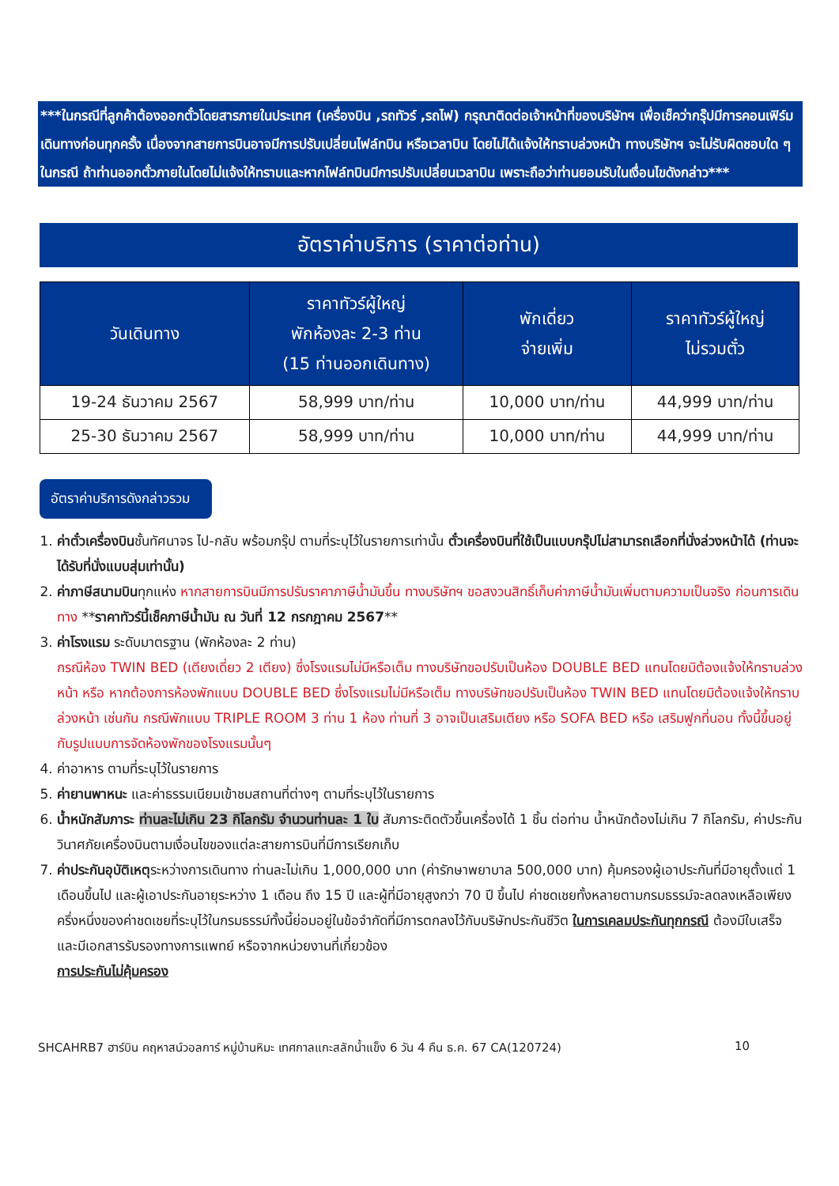***ในกรณีที่ลูกค้าต้องออกตั๋วโดยสารภายในประเทศ (เครื่องบิน ,รถทัวร์ ,รถไฟ) กรุณาติดต่อเจ้าหน้าที่ของบริษัทฯ เพื่อเช็คว่ากรุ๊ปมีการคอนเฟิร์มเดินทางก่อนทุกครั้ง เนื่องจากสายการบินอาจมีการปรับเปลี่ยนไฟล์ทบิน หรือเวลาบิน โดยไม่ได้แจ้งให้ทราบล่วงหน้า ทางบริษัทฯ จะไม่รับผิดชอบใด ๆ ในกรณี ถ้าท่านออกตั๋วภายในโดยไม่แจ้งให้ทราบและหากไฟล์ทบินมีการปรับเปลี่ยนเวลาบิน เพราะถือว่าท่านยอมรับในเงื่อนไขดังกล่าว***
อัตราค่าบริการ (ราคาต่อท่าน)
| วันเดินทาง | ราคาทัวร์ผู้ใหญ่ พักห้องละ 2-3 ท่าน (15 ท่านออกเดินทาง) | พักเดี่ยว จ่ายเพิ่ม | ราคาทัวร์ผู้ใหญ่ ไม่รวมตั๋ว |
| --- | --- | --- | --- |
| 19-24 ธันวาคม 2567 | 58,999 บาท/ท่าน | 10,000 บาท/ท่าน | 44,999 บาท/ท่าน |
| 25-30 ธันวาคม 2567 | 58,999 บาท/ท่าน | 10,000 บาท/ท่าน | 44,999 บาท/ท่าน |
อัตราค่าบริการดังกล่าวรวม
1. ค่าตั๋วเครื่องบินชั้นทัศนาจร ไป-กลับ พร้อมกรุ๊ป ตามที่ระบุไว้ในรายการเท่านั้น ตั๋วเครื่องบินที่ใช้เป็นแบบกรุ๊ปไม่สามารถเลือกที่นั่งล่วงหน้าได้ (ท่านจะได้รับที่นั่งแบบสุ่มเท่านั้น)
2. ค่าภาษีสนามบินทุกแห่ง หากสายการบินมีการปรับราคาภาษีน้ำมันขึ้น ทางบริษัทฯ ขอสงวนสิทธิ์เก็บค่าภาษีน้ำมันเพิ่มตามความเป็นจริง ก่อนการเดินทาง **ราคาทัวร์นี้เช็คภาษีน้ำมัน ณ วันที่ 12 กรกฎาคม 2567**
3. ค่าโรงแรม ระดับมาตรฐาน (พักห้องละ 2 ท่าน)
กรณีห้อง TWIN BED (เตียงเดี่ยว 2 เตียง) ซึ่งโรงแรมไม่มีหรือเต็ม ทางบริษัทขอปรับเป็นห้อง DOUBLE BED แทนโดยมิต้องแจ้งให้ทราบล่วงหน้า หรือ หากต้องการห้องพักแบบ DOUBLE BED ซึ่งโรงแรมไม่มีหรือเต็ม ทางบริษัทขอปรับเป็นห้อง TWIN BED แทนโดยมิต้องแจ้งให้ทราบล่วงหน้า เช่นกัน กรณีพักแบบ TRIPLE ROOM 3 ท่าน 1 ห้อง ท่านที่ 3 อาจเป็นเสริมเตียง หรือ SOFA BED หรือ เสริมฟูกที่นอน ทั้งนี้ขึ้นอยู่กับรูปแบบการจัดห้องพักของโรงแรมนั้นๆ
4. ค่าอาหาร ตามที่ระบุไว้ในรายการ
5. ค่ายานพาหนะ และค่าธรรมเนียมเข้าชมสถานที่ต่างๆ ตามที่ระบุไว้ในรายการ
6. น้ำหนักสัมภาระ ท่านละไม่เกิน 23 กิโลกรัม จำนวนท่านละ 1 ใบ สัมภาระติดตัวขึ้นเครื่องได้ 1 ชิ้น ต่อท่าน น้ำหนักต้องไม่เกิน 7 กิโลกรัม, ค่าประกันวินาศภัยเครื่องบินตามเงื่อนไขของแต่ละสายการบินที่มีการเรียกเก็บ
7. ค่าประกันอุบัติเหตุระหว่างการเดินทาง ท่านละไม่เกิน 1,000,000 บาท (ค่ารักษาพยาบาล 500,000 บาท) คุ้มครองผู้เอาประกันที่มีอายุตั้งแต่ 1 เดือนขึ้นไป และผู้เอาประกันอายุระหว่าง 1 เดือน ถึง 15 ปี และผู้ที่มีอายุสูงกว่า 70 ปี ขึ้นไป ค่าชดเชยทั้งหลายตามกรมธรรม์จะลดลงเหลือเพียงครึ่งหนึ่งของค่าชดเชยที่ระบุไว้ในกรมธรรม์ทั้งนี้ย่อมอยู่ในข้อจำกัดที่มีการตกลงไว้กับบริษัทประกันชีวิต ในการเคลมประกันทุกกรณี ต้องมีใบเสร็จ และมีเอกสารรับรองทางการแพทย์ หรือจากหน่วยงานที่เกี่ยวข้อง
การประกันไม่คุ้มครอง
SHCAHRB7 ฮาร์บิน คฤหาสน์วอลการ์ หมู่บ้านหิมะ เทศกาลแกะสลักน้ำแข็ง 6 วัน 4 คืน ธ.ค. 67 CA(120724) 10